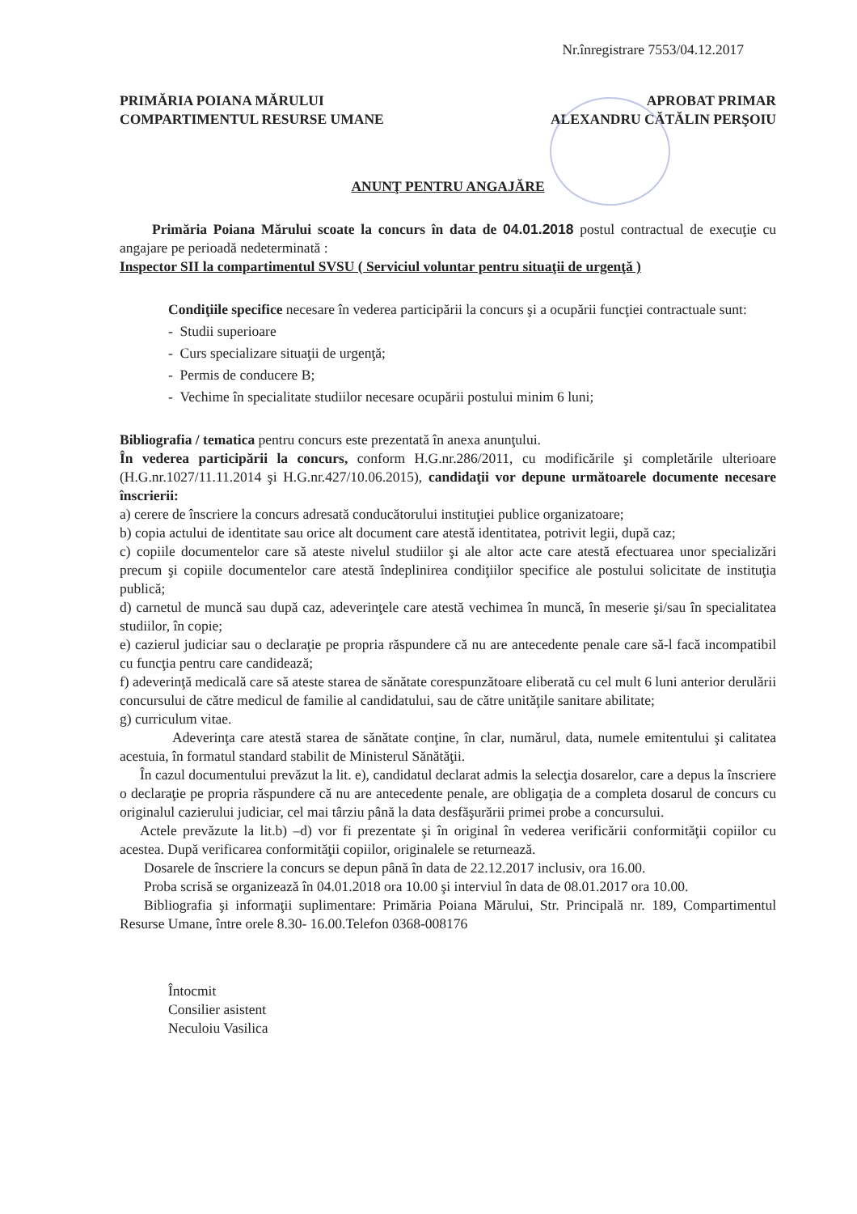Nr.înregistrare 7553/04.12.2017
PRIMĂRIA POIANA MĂRULUI
COMPARTIMENTUL RESURSE UMANE
APROBAT PRIMAR
ALEXANDRU CĂTĂLIN PERŞOIU
ANUNŢ PENTRU ANGAJĂRE
Primăria Poiana Mărului scoate la concurs în data de 04.01.2018 postul contractual de execuţie cu angajare pe perioadă nedeterminată :
Inspector SII la compartimentul SVSU ( Serviciul voluntar pentru situaţii de urgenţă )
Condiţiile specifice necesare în vederea participării la concurs şi a ocupării funcţiei contractuale sunt:
- Studii superioare
- Curs specializare situaţii de urgenţă;
- Permis de conducere B;
- Vechime în specialitate studiilor necesare ocupării postului minim 6 luni;
Bibliografia / tematica pentru concurs este prezentată în anexa anunţului.
În vederea participării la concurs, conform H.G.nr.286/2011, cu modificările şi completările ulterioare (H.G.nr.1027/11.11.2014 şi H.G.nr.427/10.06.2015), candidaţii vor depune următoarele documente necesare înscrierii:
a) cerere de înscriere la concurs adresată conducătorului instituţiei publice organizatoare;
b) copia actului de identitate sau orice alt document care atestă identitatea, potrivit legii, după caz;
c) copiile documentelor care să ateste nivelul studiilor şi ale altor acte care atestă efectuarea unor specializări precum şi copiile documentelor care atestă îndeplinirea condiţiilor specifice ale postului solicitate de instituţia publică;
d) carnetul de muncă sau după caz, adeverinţele care atestă vechimea în muncă, în meserie şi/sau în specialitatea studiilor, în copie;
e) cazierul judiciar sau o declaraţie pe propria răspundere că nu are antecedente penale care să-l facă incompatibil cu funcţia pentru care candidează;
f) adeverinţă medicală care să ateste starea de sănătate corespunzătoare eliberată cu cel mult 6 luni anterior derulării concursului de către medicul de familie al candidatului, sau de către unităţile sanitare abilitate;
g) curriculum vitae.
Adeverinţa care atestă starea de sănătate conţine, în clar, numărul, data, numele emitentului şi calitatea acestuia, în formatul standard stabilit de Ministerul Sănătăţii.
În cazul documentului prevăzut la lit. e), candidatul declarat admis la selecţia dosarelor, care a depus la înscriere o declaraţie pe propria răspundere că nu are antecedente penale, are obligaţia de a completa dosarul de concurs cu originalul cazierului judiciar, cel mai târziu până la data desfăşurării primei probe a concursului.
Actele prevăzute la lit.b) –d) vor fi prezentate şi în original în vederea verificării conformităţii copiilor cu acestea. După verificarea conformităţii copiilor, originalele se returnează.
Dosarele de înscriere la concurs se depun până în data de 22.12.2017 inclusiv, ora 16.00.
Proba scrisă se organizează în 04.01.2018 ora 10.00 şi interviul în data de 08.01.2017 ora 10.00.
Bibliografia şi informaţii suplimentare: Primăria Poiana Mărului, Str. Principală nr. 189, Compartimentul Resurse Umane, între orele 8.30- 16.00.Telefon 0368-008176
Întocmit
Consilier asistent
Neculoiu Vasilica